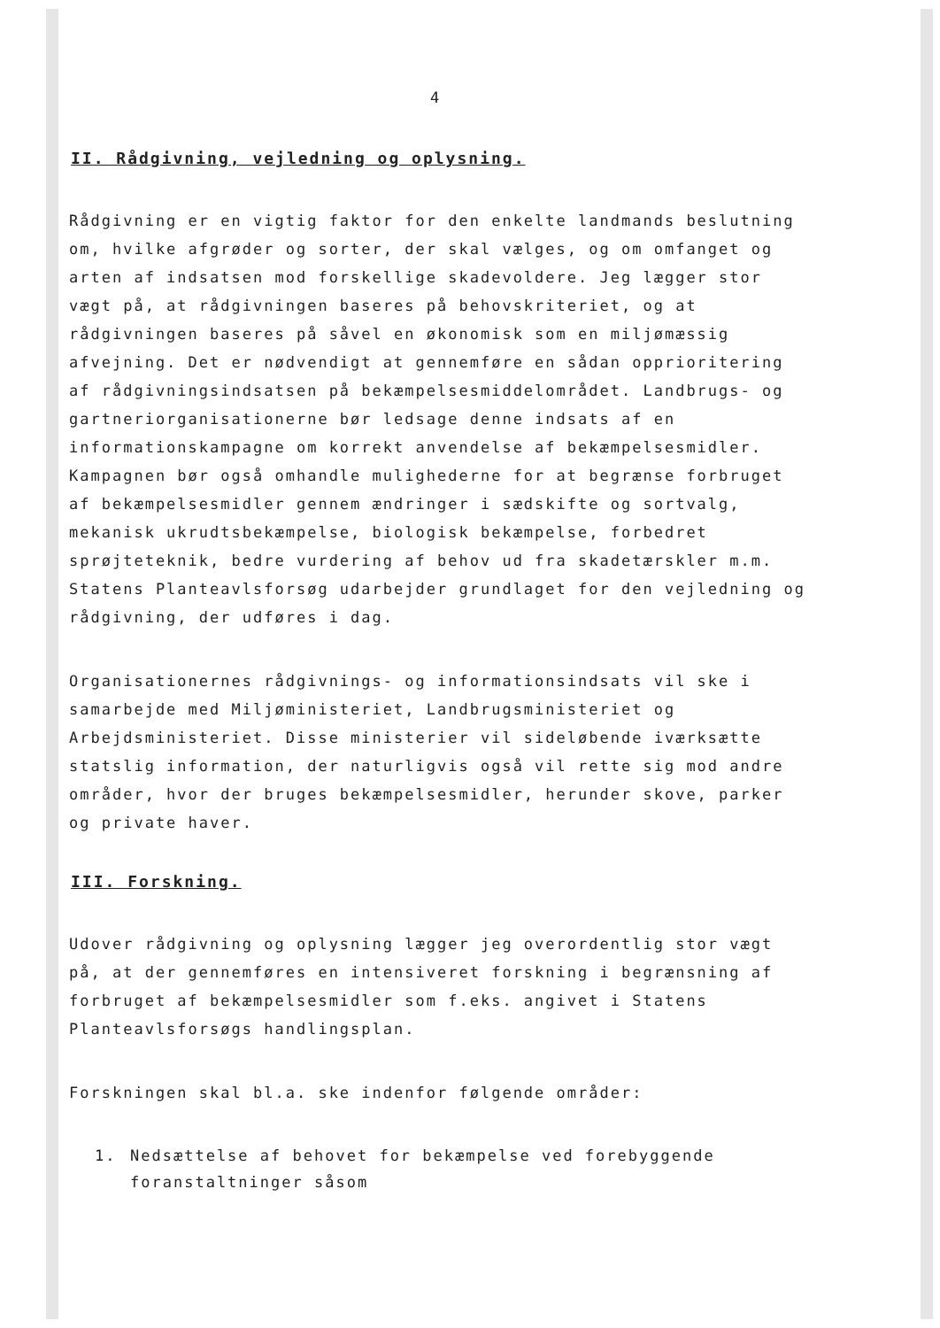4
II. Rådgivning, vejledning og oplysning.
Rådgivning er en vigtig faktor for den enkelte landmands beslutning om, hvilke afgrøder og sorter, der skal vælges, og om omfanget og arten af indsatsen mod forskellige skadevoldere. Jeg lægger stor vægt på, at rådgivningen baseres på behovskriteriet, og at rådgivningen baseres på såvel en økonomisk som en miljømæssig afvejning. Det er nødvendigt at gennemføre en sådan opprioritering af rådgivningsindsatsen på bekæmpelsesmiddelområdet. Landbrugs- og gartneriorganisationerne bør ledsage denne indsats af en informationskampagne om korrekt anvendelse af bekæmpelsesmidler. Kampagnen bør også omhandle mulighederne for at begrænse forbruget af bekæmpelsesmidler gennem ændringer i sædskifte og sortvalg, mekanisk ukrudtsbekæmpelse, biologisk bekæmpelse, forbedret sprøjteteknik, bedre vurdering af behov ud fra skadetærskler m.m. Statens Planteavlsforsøg udarbejder grundlaget for den vejledning og rådgivning, der udføres i dag.
Organisationernes rådgivnings- og informationsindsats vil ske i samarbejde med Miljøministeriet, Landbrugsministeriet og Arbejdsministeriet. Disse ministerier vil sideløbende iværksætte statslig information, der naturligvis også vil rette sig mod andre områder, hvor der bruges bekæmpelsesmidler, herunder skove, parker og private haver.
III. Forskning.
Udover rådgivning og oplysning lægger jeg overordentlig stor vægt på, at der gennemføres en intensiveret forskning i begrænsning af forbruget af bekæmpelsesmidler som f.eks. angivet i Statens Planteavlsforsøgs handlingsplan.
Forskningen skal bl.a. ske indenfor følgende områder:
1. Nedsættelse af behovet for bekæmpelse ved forebyggende foranstaltninger såsom